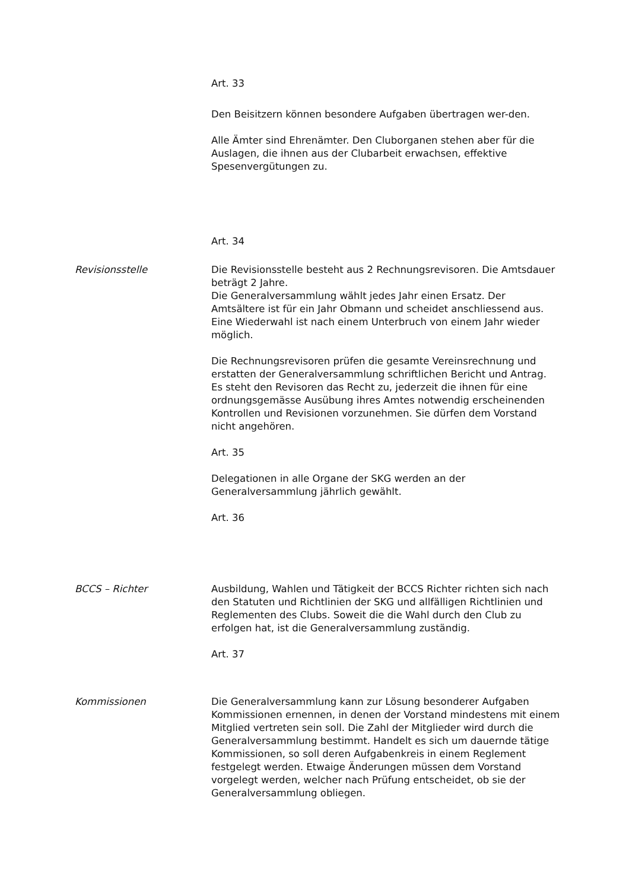Art. 33
Den Beisitzern können besondere Aufgaben übertragen wer-den.
Alle Ämter sind Ehrenämter. Den Cluborganen stehen aber für die Auslagen, die ihnen aus der Clubarbeit erwachsen, effektive Spesenvergütungen zu.
Art. 34
Revisionsstelle Die Revisionsstelle besteht aus 2 Rechnungsrevisoren. Die Amtsdauer beträgt 2 Jahre.
Die Generalversammlung wählt jedes Jahr einen Ersatz. Der Amtsältere ist für ein Jahr Obmann und scheidet anschliessend aus. Eine Wiederwahl ist nach einem Unterbruch von einem Jahr wieder möglich.
Die Rechnungsrevisoren prüfen die gesamte Vereinsrechnung und erstatten der Generalversammlung schriftlichen Bericht und Antrag.
Es steht den Revisoren das Recht zu, jederzeit die ihnen für eine ordnungsgemässe Ausübung ihres Amtes notwendig erscheinenden Kontrollen und Revisionen vorzunehmen. Sie dürfen dem Vorstand nicht angehören.
Art. 35
Delegationen in alle Organe der SKG werden an der Generalversammlung jährlich gewählt.
Art. 36
BCCS – Richter Ausbildung, Wahlen und Tätigkeit der BCCS Richter richten sich nach den Statuten und Richtlinien der SKG und allfälligen Richtlinien und Reglementen des Clubs. Soweit die die Wahl durch den Club zu erfolgen hat, ist die Generalversammlung zuständig.
Art. 37
Kommissionen Die Generalversammlung kann zur Lösung besonderer Aufgaben Kommissionen ernennen, in denen der Vorstand mindestens mit einem Mitglied vertreten sein soll. Die Zahl der Mitglieder wird durch die Generalversammlung bestimmt. Handelt es sich um dauernde tätige Kommissionen, so soll deren Aufgabenkreis in einem Reglement festgelegt werden. Etwaige Änderungen müssen dem Vorstand vorgelegt werden, welcher nach Prüfung entscheidet, ob sie der Generalversammlung obliegen.